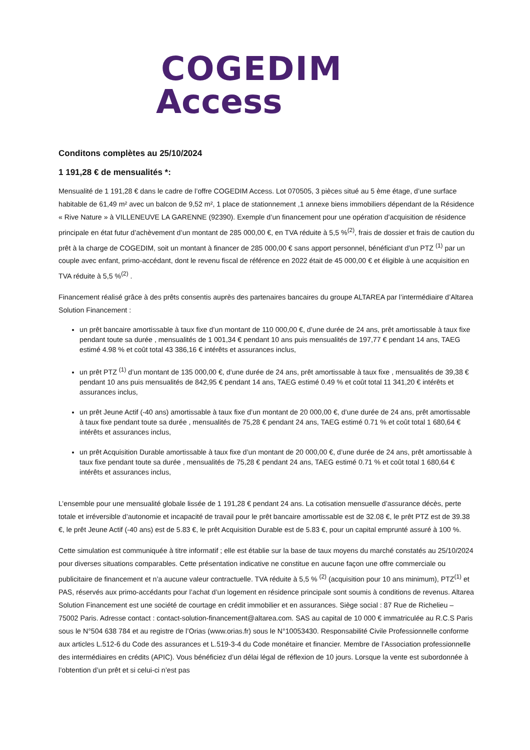COGEDIM
Access
Conditons complètes au 25/10/2024
1 191,28 € de mensualités *:
Mensualité de 1 191,28 € dans le cadre de l’offre COGEDIM Access. Lot 070505, 3 pièces situé au 5 ème étage, d’une surface habitable de 61,49 m² avec un balcon de 9,52 m², 1 place de stationnement ,1 annexe biens immobiliers dépendant de la Résidence « Rive Nature » à VILLENEUVE LA GARENNE (92390). Exemple d’un financement pour une opération d’acquisition de résidence principale en état futur d’achèvement d’un montant de 285 000,00 €, en TVA réduite à 5,5 %<sup>(2)</sup>, frais de dossier et frais de caution du prêt à la charge de COGEDIM, soit un montant à financer de 285 000,00 € sans apport personnel, bénéficiant d’un PTZ <sup>(1)</sup> par un couple avec enfant, primo-accédant, dont le revenu fiscal de référence en 2022 était de 45 000,00 € et éligible à une acquisition en TVA réduite à 5,5 %<sup>(2)</sup> .
Financement réalisé grâce à des prêts consentis auprès des partenaires bancaires du groupe ALTAREA par l’intermédiaire d’Altarea Solution Financement :
un prêt bancaire amortissable à taux fixe d’un montant de 110 000,00 €, d’une durée de 24 ans, prêt amortissable à taux fixe pendant toute sa durée , mensualités de 1 001,34 € pendant 10 ans puis mensualités de 197,77 € pendant 14 ans, TAEG estimé 4.98 % et coût total 43 386,16 € intérêts et assurances inclus,
un prêt PTZ <sup>(1)</sup> d’un montant de 135 000,00 €, d’une durée de 24 ans, prêt amortissable à taux fixe , mensualités de 39,38 € pendant 10 ans puis mensualités de 842,95 € pendant 14 ans, TAEG estimé 0.49 % et coût total 11 341,20 € intérêts et assurances inclus,
un prêt Jeune Actif (-40 ans) amortissable à taux fixe d’un montant de 20 000,00 €, d’une durée de 24 ans, prêt amortissable à taux fixe pendant toute sa durée , mensualités de 75,28 € pendant 24 ans, TAEG estimé 0.71 % et coût total 1 680,64 € intérêts et assurances inclus,
un prêt Acquisition Durable amortissable à taux fixe d’un montant de 20 000,00 €, d’une durée de 24 ans, prêt amortissable à taux fixe pendant toute sa durée , mensualités de 75,28 € pendant 24 ans, TAEG estimé 0.71 % et coût total 1 680,64 € intérêts et assurances inclus,
L’ensemble pour une mensualité globale lissée de 1 191,28 € pendant 24 ans. La cotisation mensuelle d’assurance décès, perte totale et irréversible d’autonomie et incapacité de travail pour le prêt bancaire amortissable est de 32.08 €, le prêt PTZ est de 39.38 €, le prêt Jeune Actif (-40 ans) est de 5.83 €, le prêt Acquisition Durable est de 5.83 €, pour un capital emprunté assuré à 100 %.
Cette simulation est communiquée à titre informatif ; elle est établie sur la base de taux moyens du marché constatés au 25/10/2024 pour diverses situations comparables. Cette présentation indicative ne constitue en aucune façon une offre commerciale ou publicitaire de financement et n’a aucune valeur contractuelle. TVA réduite à 5,5 % <sup>(2)</sup> (acquisition pour 10 ans minimum), PTZ<sup>(1)</sup> et PAS, réservés aux primo-accédants pour l’achat d’un logement en résidence principale sont soumis à conditions de revenus. Altarea Solution Financement est une société de courtage en crédit immobilier et en assurances. Siège social : 87 Rue de Richelieu – 75002 Paris. Adresse contact : contact-solution-financement@altarea.com. SAS au capital de 10 000 € immatriculée au R.C.S Paris sous le N°504 638 784 et au registre de l’Orias (www.orias.fr) sous le N°10053430. Responsabilité Civile Professionnelle conforme aux articles L.512-6 du Code des assurances et L.519-3-4 du Code monétaire et financier. Membre de l’Association professionnelle des intermédiaires en crédits (APIC). Vous bénéficiez d’un délai légal de réflexion de 10 jours. Lorsque la vente est subordonnée à l’obtention d’un prêt et si celui-ci n’est pas